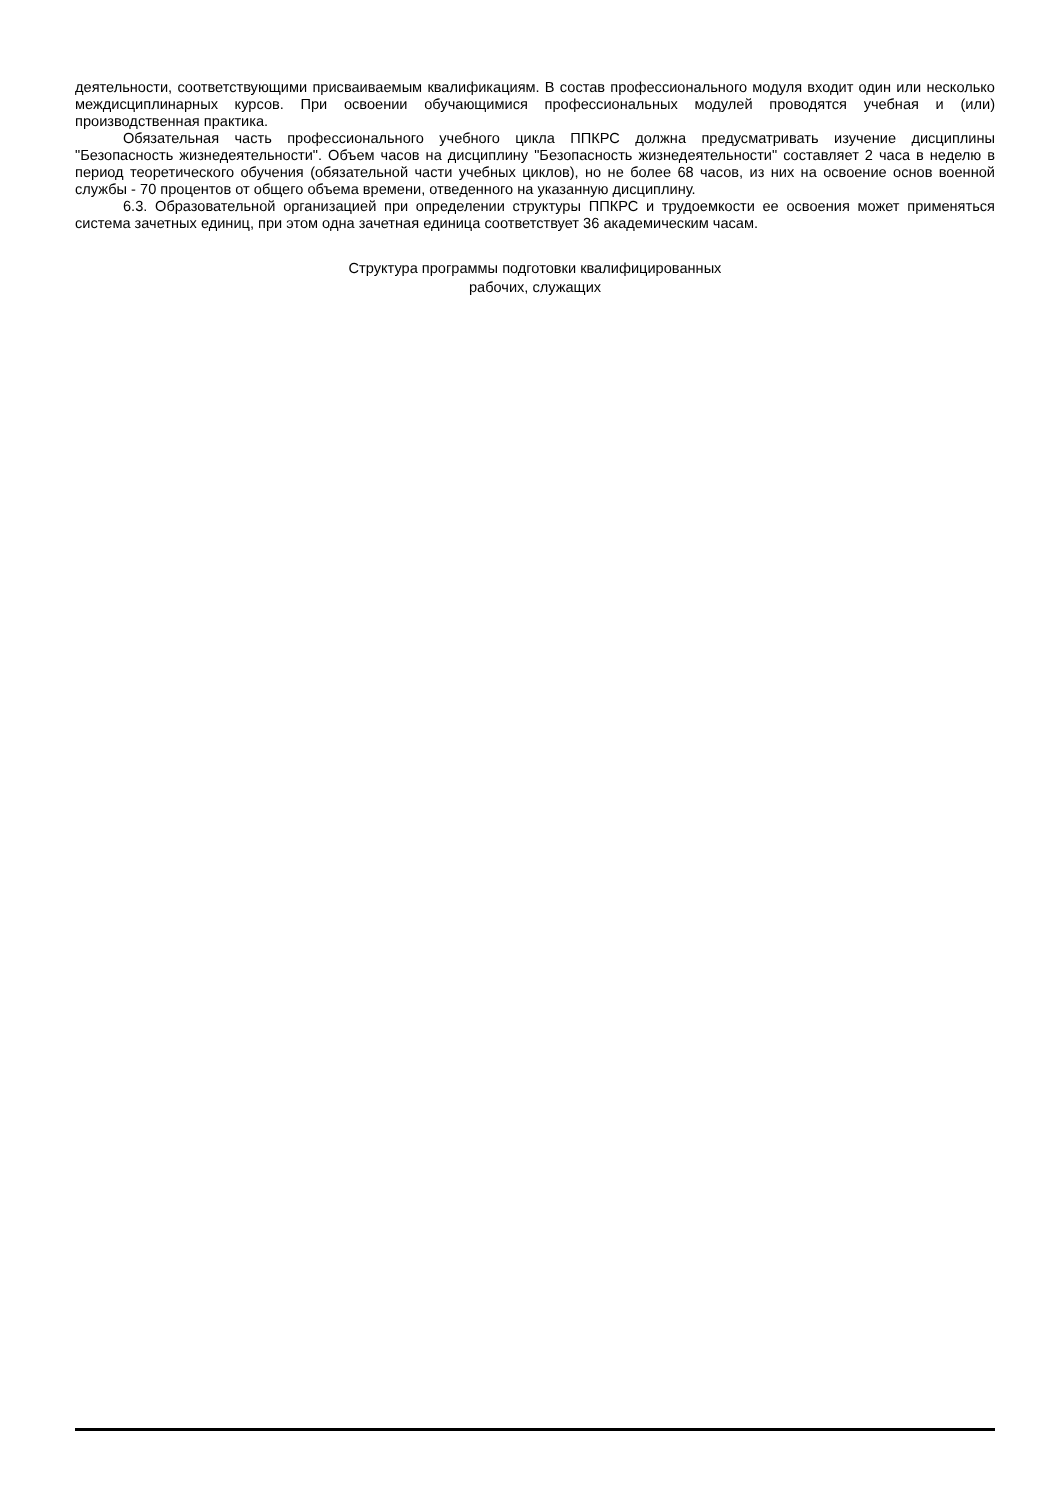деятельности, соответствующими присваиваемым квалификациям. В состав профессионального модуля входит один или несколько междисциплинарных курсов. При освоении обучающимися профессиональных модулей проводятся учебная и (или) производственная практика.
Обязательная часть профессионального учебного цикла ППКРС должна предусматривать изучение дисциплины "Безопасность жизнедеятельности". Объем часов на дисциплину "Безопасность жизнедеятельности" составляет 2 часа в неделю в период теоретического обучения (обязательной части учебных циклов), но не более 68 часов, из них на освоение основ военной службы - 70 процентов от общего объема времени, отведенного на указанную дисциплину.
6.3. Образовательной организацией при определении структуры ППКРС и трудоемкости ее освоения может применяться система зачетных единиц, при этом одна зачетная единица соответствует 36 академическим часам.
Структура программы подготовки квалифицированных
рабочих, служащих